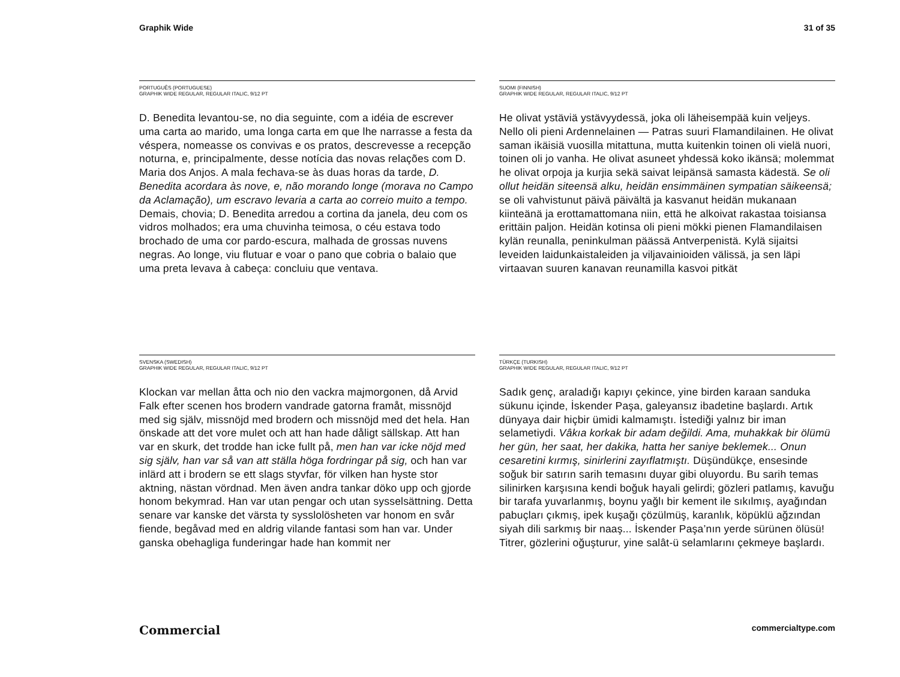Graphik Wide 31 of 35
PORTUGUÊS (PORTUGUESE)
GRAPHIK WIDE REGULAR, REGULAR ITALIC, 9/12 PT
D. Benedita levantou-se, no dia seguinte, com a idéia de escrever uma carta ao marido, uma longa carta em que lhe narrasse a festa da véspera, nomeasse os convivas e os pratos, descrevesse a recepção noturna, e, principalmente, desse notícia das novas relações com D. Maria dos Anjos. A mala fechava-se às duas horas da tarde, D. Benedita acordara às nove, e, não morando longe (morava no Campo da Aclamação), um escravo levaria a carta ao correio muito a tempo. Demais, chovia; D. Benedita arredou a cortina da janela, deu com os vidros molhados; era uma chuvinha teimosa, o céu estava todo brochado de uma cor pardo-escura, malhada de grossas nuvens negras. Ao longe, viu flutuar e voar o pano que cobria o balaio que uma preta levava à cabeça: concluiu que ventava.
SUOMI (FINNISH)
GRAPHIK WIDE REGULAR, REGULAR ITALIC, 9/12 PT
He olivat ystäviä ystävyydessä, joka oli läheisempää kuin veljeys. Nello oli pieni Ardennelainen — Patras suuri Flamandilainen. He olivat saman ikäisiä vuosilla mitattuna, mutta kuitenkin toinen oli vielä nuori, toinen oli jo vanha. He olivat asuneet yhdessä koko ikänsä; molemmat he olivat orpoja ja kurjia sekä saivat leipänsä samasta kädestä. Se oli ollut heidän siteensä alku, heidän ensimmäinen sympatian säikeensä; se oli vahvistunut päivä päivältä ja kasvanut heidän mukanaan kiinteänä ja erottamattomana niin, että he alkoivat rakastaa toisiansa erittäin paljon. Heidän kotinsa oli pieni mökki pienen Flamandilaisen kylän reunalla, peninkulman päässä Antverpenistä. Kylä sijaitsi leveiden laidunkaistaleiden ja viljavainioiden välissä, ja sen läpi virtaavan suuren kanavan reunamilla kasvoi pitkät
SVENSKA (SWEDISH)
GRAPHIK WIDE REGULAR, REGULAR ITALIC, 9/12 PT
Klockan var mellan åtta och nio den vackra majmorgonen, då Arvid Falk efter scenen hos brodern vandrade gatorna framåt, missnöjd med sig själv, missnöjd med brodern och missnöjd med det hela. Han önskade att det vore mulet och att han hade dåligt sällskap. Att han var en skurk, det trodde han icke fullt på, men han var icke nöjd med sig själv, han var så van att ställa höga fordringar på sig, och han var inlärd att i brodern se ett slags styvfar, för vilken han hyste stor aktning, nästan vördnad. Men även andra tankar döko upp och gjorde honom bekymrad. Han var utan pengar och utan sysselsättning. Detta senare var kanske det värsta ty sysslolösheten var honom en svår fiende, begåvad med en aldrig vilande fantasi som han var. Under ganska obehagliga funderingar hade han kommit ner
TÜRKÇE (TURKISH)
GRAPHIK WIDE REGULAR, REGULAR ITALIC, 9/12 PT
Sadık genç, araladığı kapıyı çekince, yine birden karaan sanduka sükunu içinde, İskender Paşa, galeyansız ibadetine başlardı. Artık dünyaya dair hiçbir ümidi kalmamıştı. İstediği yalnız bir iman selametiydi. Vâkıa korkak bir adam değildi. Ama, muhakkak bir ölümü her gün, her saat, her dakika, hatta her saniye beklemek... Onun cesaretini kırmış, sinirlerini zayıflatmıştı. Düşündükçe, ensesinde soğuk bir satırın sarih temasını duyar gibi oluyordu. Bu sarih temas silinirken karşısına kendi boğuk hayali gelirdi; gözleri patlamış, kavuğu bir tarafa yuvarlanmış, boynu yağlı bir kement ile sıkılmış, ayağından pabuçları çıkmış, ipek kuşağı çözülmüş, karanlık, köpüklü ağzından siyah dili sarkmış bir naaş... İskender Paşa’nın yerde sürünen ölüsü! Titrer, gözlerini oğuşturur, yine salât-ü selamlarını çekmeye başlardı.
Commercial commercialtype.com